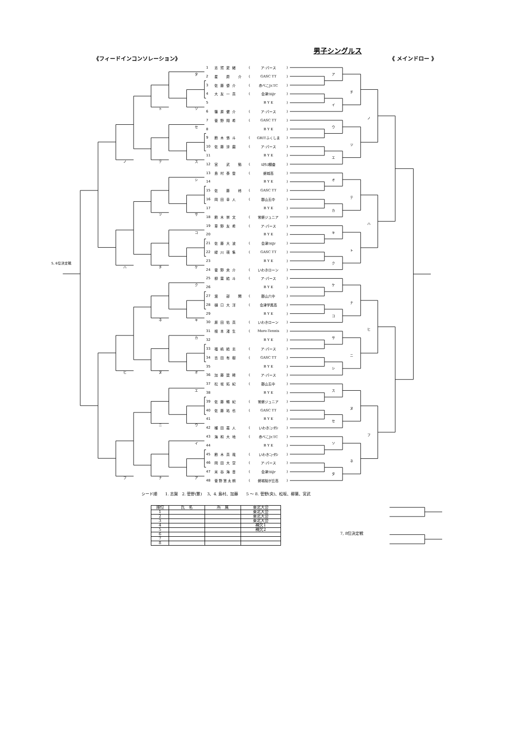男子シングルス
《フィードインコンソレーション》 《 メインドロー 》
5, 6位決定戦
タ
ソ
ト
セ
ス
テ
ノ
シ
サ
ツ
コ
ケ
チ
ハ
ク
キ
ネ
カ
オ
ヌ
ヒ
エ
ウ
ニ
イ
ア
ナ
フ
| 1 | 志賀夏緒 | ( | ア･パース | ) |
| 2 | 星 慶 介 | ( | GASC TT | ) |
| 3 | 佐藤優介 | ( | 赤べこJr.TC | ) |
| 4 | 大友一真 | ( | 会津ﾘﾄﾙJr | ) |
| 5 | | | B Y E | ) |
| 6 | 篠原健介 | ( | ア･パース | ) |
| 7 | 菅野翔希 | ( | GASC TT | ) |
| 8 | | | B Y E | ) |
| 9 | 鈴木悠斗 | ( | GRITふくしま | ) |
| 10 | 佐藤涼磨 | ( | ア･パース | ) |
| 11 | | | B Y E | ) |
| 12 | 宮 武 魁 | ( | ﾙﾈｻﾝｽ棚倉 | ) |
| 13 | 島村泰登 | ( | 磐城高 | ) |
| 14 | | | B Y E | ) |
| 15 | 佐 藤 柊 | ( | GASC TT | ) |
| 16 | 岡田幸人 | ( | 郡山五中 | ) |
| 17 | | | B Y E | ) |
| 18 | 鈴木崇文 | ( | 常磐ジュニア | ) |
| 19 | 草野友希 | ( | ア･パース | ) |
| 20 | | | B Y E | ) |
| 21 | 佐藤大波 | ( | 会津ﾘﾄﾙJr | ) |
| 22 | 緑川瑛隼 | ( | GASC TT | ) |
| 23 | | | B Y E | ) |
| 24 | 菅野央介 | ( | いわきローン | ) |
| 25 | 柳葉結斗 | ( | ア･パース | ) |
| 26 | | | B Y E | ) |
| 27 | 渡 部 開 | ( | 郡山六中 | ) |
| 28 | 樋口大洋 | ( | 会津学鳳高 | ) |
| 29 | | | B Y E | ) |
| 30 | 原田佑真 | ( | いわきローン | ) |
| 31 | 根本渚生 | ( | More-Tennis | ) |
| 32 | | | B Y E | ) |
| 33 | 福嶋結志 | ( | ア･パース | ) |
| 34 | 吉田有樹 | ( | GASC TT | ) |
| 35 | | | B Y E | ) |
| 36 | 加藤奨稀 | ( | ア･パース | ) |
| 37 | 松坂拓紀 | ( | 郡山五中 | ) |
| 38 | | | B Y E | ) |
| 39 | 佐藤暢紀 | ( | 常磐ジュニア | ) |
| 40 | 佐藤祐也 | ( | GASC TT | ) |
| 41 | | | B Y E | ) |
| 42 | 種田嘉人 | ( | いわきﾆｭｰﾀｳﾝ | ) |
| 43 | 海和大地 | ( | 赤べこJr.TC | ) |
| 44 | | | B Y E | ) |
| 45 | 鈴木真哉 | ( | いわきﾆｭｰﾀｳﾝ | ) |
| 46 | 岡田大空 | ( | ア･パース | ) |
| 47 | 米谷海音 | ( | 会津ﾘﾄﾙJr | ) |
| 48 | 菅野慧太朗 | ( | 磐城桜が丘高 | ) |
ア
イ
ウ
エ
オ
カ
キ
ク
ケ
コ
サ
シ
ス
セ
ソ
タ
チ
ツ
テ
ト
ナ
ニ
ヌ
ネ
ノ
ハ
ヒ
フ
シード順　　1. 志賀　2. 菅野(慧)　 3、4. 島村、加藤　　5 ～ 8. 菅野(央)、松坂、柳葉、宮武
| 順位 | 氏 名 | 所 属 | 東北大会 |
| --- | --- | --- | --- |
| 1 | | | 東北大会 |
| 2 | | | 東北大会 |
| 3 | | | 東北大会 |
| 4 | | | 補欠1 |
| 5 | | | 補欠2 |
| 6 | | | |
| 7 | | | |
| 8 | | | |
7, 8位決定戦